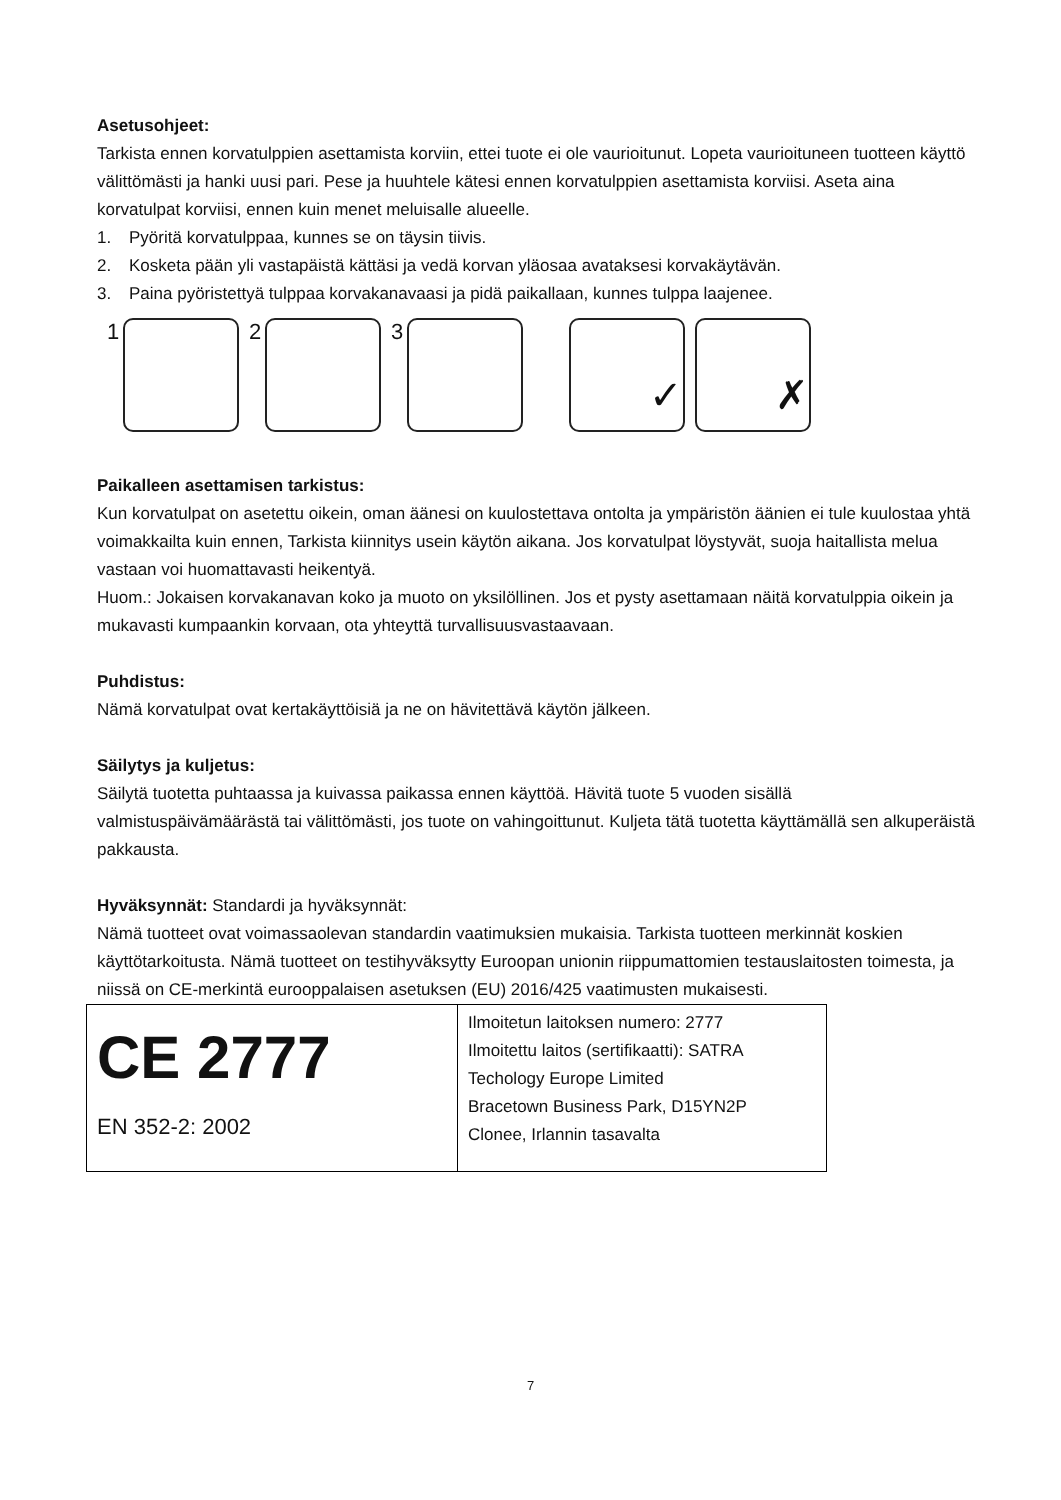Asetusohjeet:
Tarkista ennen korvatulppien asettamista korviin, ettei tuote ei ole vaurioitunut. Lopeta vaurioituneen tuotteen käyttö välittömästi ja hanki uusi pari. Pese ja huuhtele kätesi ennen korvatulppien asettamista korviisi. Aseta aina korvatulpat korviisi, ennen kuin menet meluisalle alueelle.
1. Pyöritä korvatulppaa, kunnes se on täysin tiivis.
2. Kosketa pään yli vastapäistä kättäsi ja vedä korvan yläosaa avataksesi korvakäytävän.
3. Paina pyöristettyä tulppaa korvakanavaasi ja pidä paikallaan, kunnes tulppa laajenee.
1 2 3
✓ ✗
Paikalleen asettamisen tarkistus:
Kun korvatulpat on asetettu oikein, oman äänesi on kuulostettava ontolta ja ympäristön äänien ei tule kuulostaa yhtä voimakkailta kuin ennen, Tarkista kiinnitys usein käytön aikana. Jos korvatulpat löystyvät, suoja haitallista melua vastaan voi huomattavasti heikentyä.
Huom.: Jokaisen korvakanavan koko ja muoto on yksilöllinen. Jos et pysty asettamaan näitä korvatulppia oikein ja mukavasti kumpaankin korvaan, ota yhteyttä turvallisuusvastaavaan.
Puhdistus:
Nämä korvatulpat ovat kertakäyttöisiä ja ne on hävitettävä käytön jälkeen.
Säilytys ja kuljetus:
Säilytä tuotetta puhtaassa ja kuivassa paikassa ennen käyttöä. Hävitä tuote 5 vuoden sisällä valmistuspäivämäärästä tai välittömästi, jos tuote on vahingoittunut. Kuljeta tätä tuotetta käyttämällä sen alkuperäistä pakkausta.
Hyväksynnät: Standardi ja hyväksynnät:
Nämä tuotteet ovat voimassaolevan standardin vaatimuksien mukaisia. Tarkista tuotteen merkinnät koskien käyttötarkoitusta. Nämä tuotteet on testihyväksytty Euroopan unionin riippumattomien testauslaitosten toimesta, ja niissä on CE-merkintä eurooppalaisen asetuksen (EU) 2016/425 vaatimusten mukaisesti.
| CE 2777 EN 352-2: 2002 | Ilmoitetun laitoksen numero: 2777 Ilmoitettu laitos (sertifikaatti): SATRA Techology Europe Limited Bracetown Business Park, D15YN2P Clonee, Irlannin tasavalta |
7